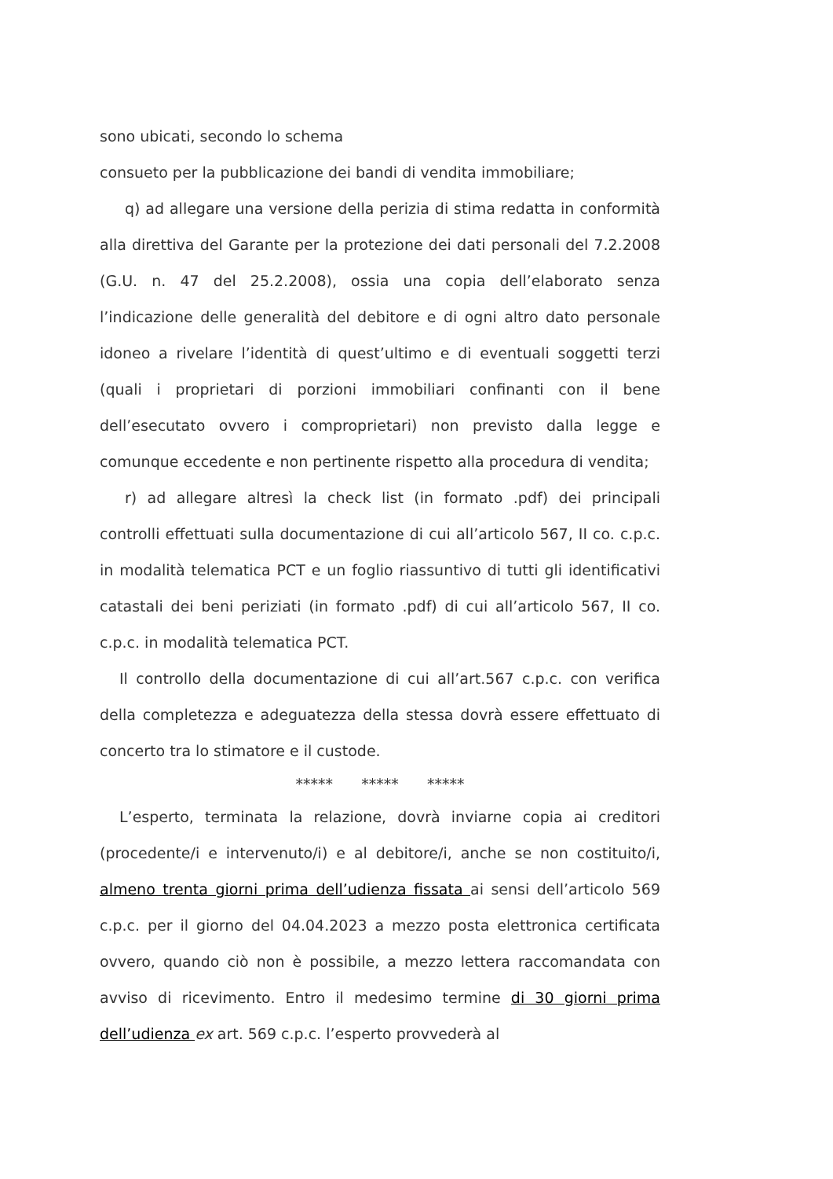sono ubicati, secondo lo schema
consueto per la pubblicazione dei bandi di vendita immobiliare;
q) ad allegare una versione della perizia di stima redatta in conformità alla direttiva del Garante per la protezione dei dati personali del 7.2.2008 (G.U. n. 47 del 25.2.2008), ossia una copia dell’elaborato senza l’indicazione delle generalità del debitore e di ogni altro dato personale idoneo a rivelare l’identità di quest’ultimo e di eventuali soggetti terzi (quali i proprietari di porzioni immobiliari confinanti con il bene dell’esecutato ovvero i comproprietari) non previsto dalla legge e comunque eccedente e non pertinente rispetto alla procedura di vendita;
r) ad allegare altresì la check list (in formato .pdf) dei principali controlli effettuati sulla documentazione di cui all’articolo 567, II co. c.p.c. in modalità telematica PCT e un foglio riassuntivo di tutti gli identificativi catastali dei beni periziati (in formato .pdf) di cui all’articolo 567, II co. c.p.c. in modalità telematica PCT.
Il controllo della documentazione di cui all’art.567 c.p.c. con verifica della completezza e adeguatezza della stessa dovrà essere effettuato di concerto tra lo stimatore e il custode.
***** ***** *****
L’esperto, terminata la relazione, dovrà inviarne copia ai creditori (procedente/i e intervenuto/i) e al debitore/i, anche se non costituito/i, almeno trenta giorni prima dell’udienza fissata ai sensi dell’articolo 569 c.p.c. per il giorno del 04.04.2023 a mezzo posta elettronica certificata ovvero, quando ciò non è possibile, a mezzo lettera raccomandata con avviso di ricevimento. Entro il medesimo termine di 30 giorni prima dell’udienza ex art. 569 c.p.c. l’esperto provvederà al